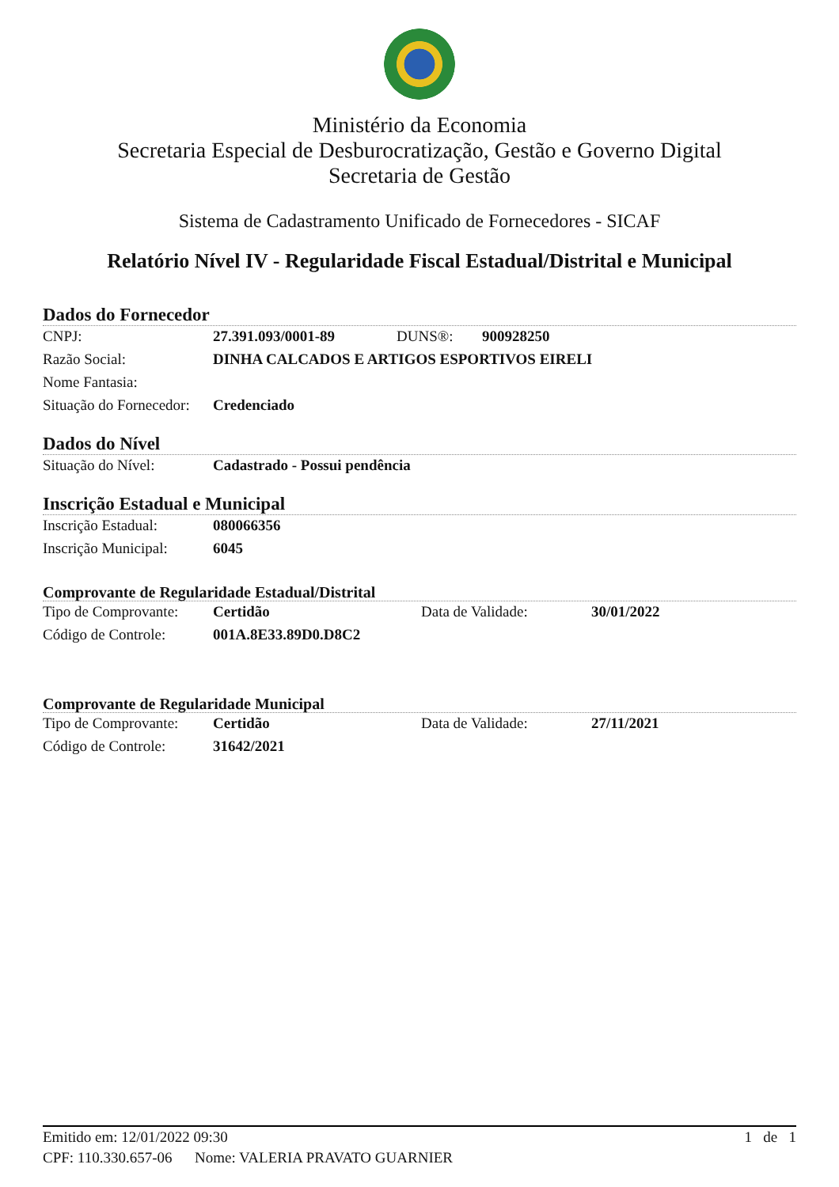Ministério da Economia
Secretaria Especial de Desburocratização, Gestão e Governo Digital
Secretaria de Gestão
Sistema de Cadastramento Unificado de Fornecedores - SICAF
Relatório Nível IV - Regularidade Fiscal Estadual/Distrital e Municipal
Dados do Fornecedor
| CNPJ: | 27.391.093/0001-89 | DUNS®: | 900928250 |
| Razão Social: | DINHA CALCADOS E ARTIGOS ESPORTIVOS EIRELI | | |
| Nome Fantasia: | | | |
| Situação do Fornecedor: | Credenciado | | |
Dados do Nível
| Situação do Nível: | Cadastrado - Possui pendência |
Inscrição Estadual e Municipal
| Inscrição Estadual: | 080066356 |
| Inscrição Municipal: | 6045 |
Comprovante de Regularidade Estadual/Distrital
| Tipo de Comprovante: | Certidão | Data de Validade: | 30/01/2022 |
| Código de Controle: | 001A.8E33.89D0.D8C2 | | |
Comprovante de Regularidade Municipal
| Tipo de Comprovante: | Certidão | Data de Validade: | 27/11/2021 |
| Código de Controle: | 31642/2021 | | |
Emitido em: 12/01/2022 09:30 1 de 1
CPF: 110.330.657-06 Nome: VALERIA PRAVATO GUARNIER